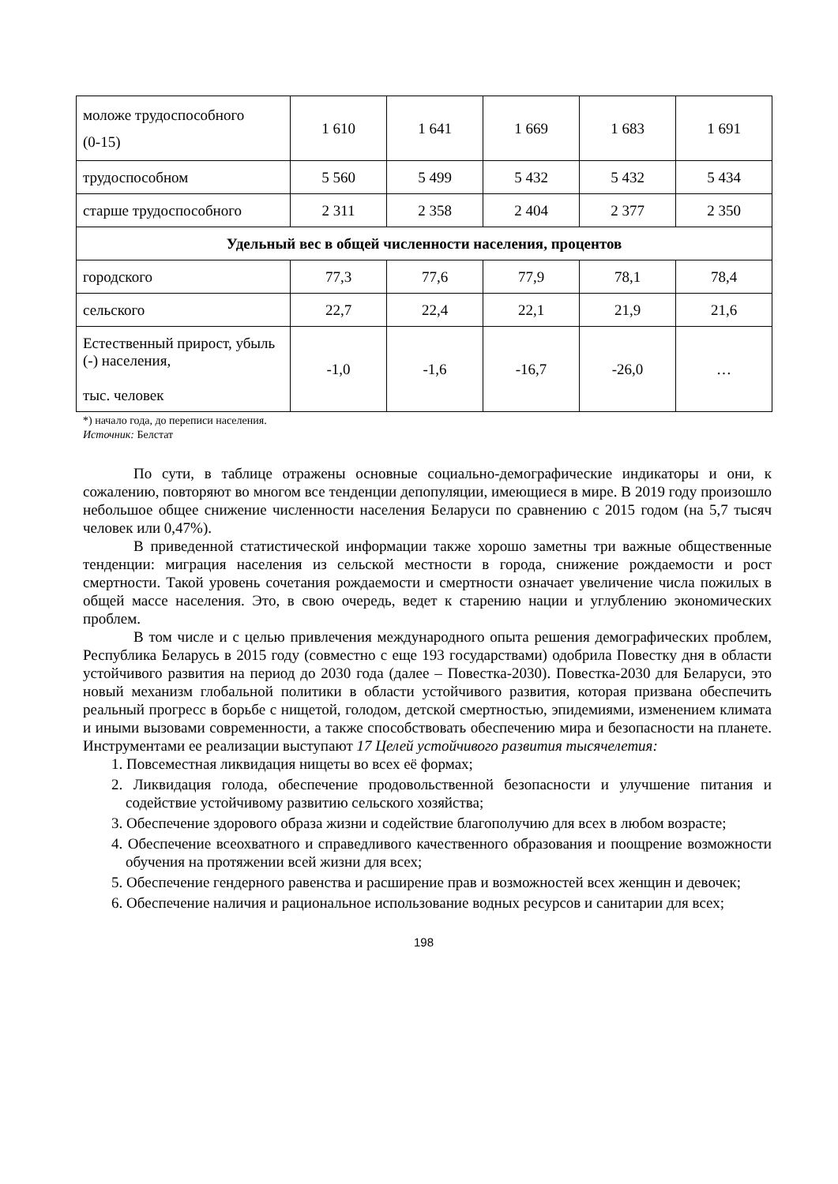| моложе трудоспособного (0-15) | 1 610 | 1 641 | 1 669 | 1 683 | 1 691 |
| трудоспособном | 5 560 | 5 499 | 5 432 | 5 432 | 5 434 |
| старше трудоспособного | 2 311 | 2 358 | 2 404 | 2 377 | 2 350 |
| Удельный вес в общей численности населения, процентов | | | | | |
| городского | 77,3 | 77,6 | 77,9 | 78,1 | 78,4 |
| сельского | 22,7 | 22,4 | 22,1 | 21,9 | 21,6 |
| Естественный прирост, убыль (-) населения, тыс. человек | -1,0 | -1,6 | -16,7 | -26,0 | … |
*) начало года, до переписи населения.
Источник: Белстат
По сути, в таблице отражены основные социально-демографические индикаторы и они, к сожалению, повторяют во многом все тенденции депопуляции, имеющиеся в мире. В 2019 году произошло небольшое общее снижение численности населения Беларуси по сравнению с 2015 годом (на 5,7 тысяч человек или 0,47%).
В приведенной статистической информации также хорошо заметны три важные общественные тенденции: миграция населения из сельской местности в города, снижение рождаемости и рост смертности. Такой уровень сочетания рождаемости и смертности означает увеличение числа пожилых в общей массе населения. Это, в свою очередь, ведет к старению нации и углублению экономических проблем.
В том числе и с целью привлечения международного опыта решения демографических проблем, Республика Беларусь в 2015 году (совместно с еще 193 государствами) одобрила Повестку дня в области устойчивого развития на период до 2030 года (далее – Повестка-2030). Повестка-2030 для Беларуси, это новый механизм глобальной политики в области устойчивого развития, которая призвана обеспечить реальный прогресс в борьбе с нищетой, голодом, детской смертностью, эпидемиями, изменением климата и иными вызовами современности, а также способствовать обеспечению мира и безопасности на планете. Инструментами ее реализации выступают 17 Целей устойчивого развития тысячелетия:
1. Повсеместная ликвидация нищеты во всех её формах;
2. Ликвидация голода, обеспечение продовольственной безопасности и улучшение питания и содействие устойчивому развитию сельского хозяйства;
3. Обеспечение здорового образа жизни и содействие благополучию для всех в любом возрасте;
4. Обеспечение всеохватного и справедливого качественного образования и поощрение возможности обучения на протяжении всей жизни для всех;
5. Обеспечение гендерного равенства и расширение прав и возможностей всех женщин и девочек;
6. Обеспечение наличия и рациональное использование водных ресурсов и санитарии для всех;
198